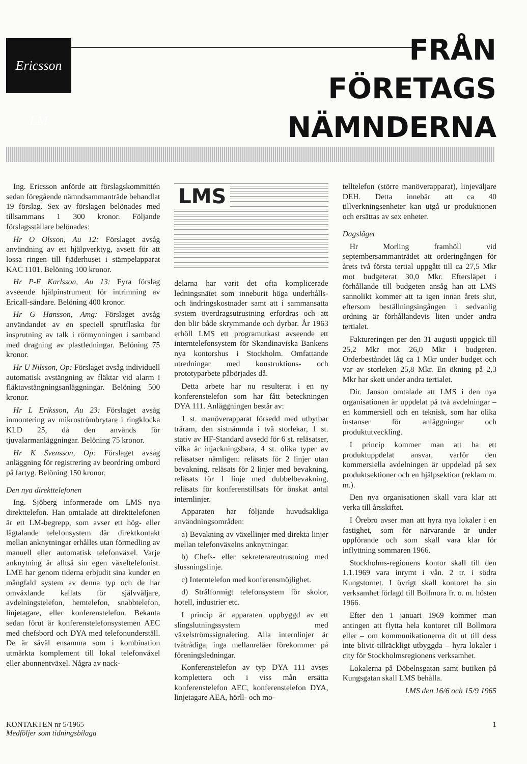Ericsson LM
FRÅN
FÖRETAGS
NÄMNDERNA
Ing. Ericsson anförde att förslagskommittén sedan föregående nämndsammanträde behandlat 19 förslag. Sex av förslagen belönades med tillsammans 1 300 kronor. Följande förslagsställare belönades:
Hr O Olsson, Au 12: Förslaget avsåg användning av ett hjälpverktyg, avsett för att lossa ringen till fjäderhuset i stämpelapparat KAC 1101. Belöning 100 kronor.
Hr P-E Karlsson, Au 13: Fyra förslag avseende hjälpinstrument för intrimning av Ericall-sändare. Belöning 400 kronor.
Hr G Hansson, Amg: Förslaget avsåg användandet av en speciell sprutflaska för insprutning av talk i rörmynningen i samband med dragning av plastledningar. Belöning 75 kronor.
Hr U Nilsson, Op: Förslaget avsåg individuell automatisk avstängning av fläktar vid alarm i fläktavstängningsanläggningar. Belöning 500 kronor.
Hr L Eriksson, Au 23: Förslaget avsåg inmontering av mikroströmbrytare i ringklocka KLD 25, då den används för tjuvalarmanläggningar. Belöning 75 kronor.
Hr K Svensson, Op: Förslaget avsåg anläggning för registrering av beordring ombord på fartyg. Belöning 150 kronor.
Den nya direkttelefonen
Ing. Sjöberg informerade om LMS nya direkttelefon. Han omtalade att direkttelefonen är ett LM-begrepp, som avser ett hög- eller lågtalande telefonsystem där direktkontakt mellan anknytningar erhålles utan förmedling av manuell eller automatisk telefonväxel. Varje anknytning är alltså sin egen växeltelefonist. LME har genom tiderna erbjudit sina kunder en mångfald system av denna typ och de har omväxlande kallats för självväljare, avdelningstelefon, hemtelefon, snabbtelefon, linjetagare, eller konferenstelefon. Bekanta sedan förut är konferenstelefonsystemen AEC med chefsbord och DYA med telefonunderställ. De är såväl ensamma som i kombination utmärkta komplement till lokal telefonväxel eller abonnentväxel. Några av nack-
LMS
delarna har varit det ofta komplicerade ledningsnätet som inneburit höga underhålls- och ändringskostnader samt att i sammansatta system överdragsutrustning erfordras och att den blir både skrymmande och dyrbar. År 1963 erhöll LMS ett programutkast avseende ett interntelefonsystem för Skandinaviska Bankens nya kontorshus i Stockholm. Omfattande utredningar med konstruktions- och prototyparbete påbörjades då.
Detta arbete har nu resulterat i en ny konferenstelefon som har fått beteckningen DYA 111. Anläggningen består av:
1 st. manöverapparat försedd med utbytbar träram, den sistnämnda i två storlekar, 1 st. stativ av HF-Standard avsedd för 6 st. reläsatser, vilka är injackningsbara, 4 st. olika typer av reläsatser nämligen: reläsats för 2 linjer utan bevakning, reläsats för 2 linjer med bevakning, reläsats för 1 linje med dubbelbevakning, reläsats för konferenstillsats för önskat antal internlinjer.
Apparaten har följande huvudsakliga användningsområden:
a) Bevakning av växellinjer med direkta linjer mellan telefonväxelns anknytningar.
b) Chefs- eller sekreterareutrustning med slussningslinje.
c) Interntelefon med konferensmöjlighet.
d) Strålformigt telefonsystem för skolor, hotell, industrier etc.
I princip är apparaten uppbyggd av ett slingslutningssystem med växelströmssignalering. Alla internlinjer är tvåtrådiga, inga mellanreläer förekommer på föreningsledningar.
Konferenstelefon av typ DYA 111 avses komplettera och i viss mån ersätta konferenstelefon AEC, konferenstelefon DYA, linjetagare AEA, hörll- och mo-
telltelefon (större manöverapparat), linjeväljare DEH. Detta innebär att ca 40 tillverkningsenheter kan utgå ur produktionen och ersättas av sex enheter.
Dagsläget
Hr Morling framhöll vid septembersammanträdet att orderingången för årets två första tertial uppgått till ca 27,5 Mkr mot budgeterat 30,0 Mkr. Eftersläpet i förhållande till budgeten ansåg han att LMS sannolikt kommer att ta igen innan årets slut, eftersom beställningsingången i sedvanlig ordning är förhållandevis liten under andra tertialet.
Faktureringen per den 31 augusti uppgick till 25,2 Mkr mot 26,0 Mkr i budgeten. Orderbeståndet låg ca 1 Mkr under budget och var av storleken 25,8 Mkr. En ökning på 2,3 Mkr har skett under andra tertialet.
Dir. Janson omtalade att LMS i den nya organisationen är uppdelat på två avdelningar – en kommersiell och en teknisk, som har olika instanser för anläggningar och produktutveckling.
I princip kommer man att ha ett produktuppdelat ansvar, varför den kommersiella avdelningen är uppdelad på sex produktsektioner och en hjälpsektion (reklam m. m.).
Den nya organisationen skall vara klar att verka till årsskiftet.
I Örebro avser man att hyra nya lokaler i en fastighet, som för närvarande är under uppförande och som skall vara klar för inflyttning sommaren 1966.
Stockholms-regionens kontor skall till den 1.1.1969 vara inrymt i vån. 2 tr. i södra Kungstornet. I övrigt skall kontoret ha sin verksamhet förlagd till Bollmora fr. o. m. hösten 1966.
Efter den 1 januari 1969 kommer man antingen att flytta hela kontoret till Bollmora eller – om kommunikationerna dit ut till dess inte blivit tillräckligt utbyggda – hyra lokaler i city för Stockholmsregionens verksamhet.
Lokalerna på Döbelnsgatan samt butiken på Kungsgatan skall LMS behålla.
LMS den 16/6 och 15/9 1965
KONTAKTEN nr 5/1965
Medföljer som tidningsbilaga
1